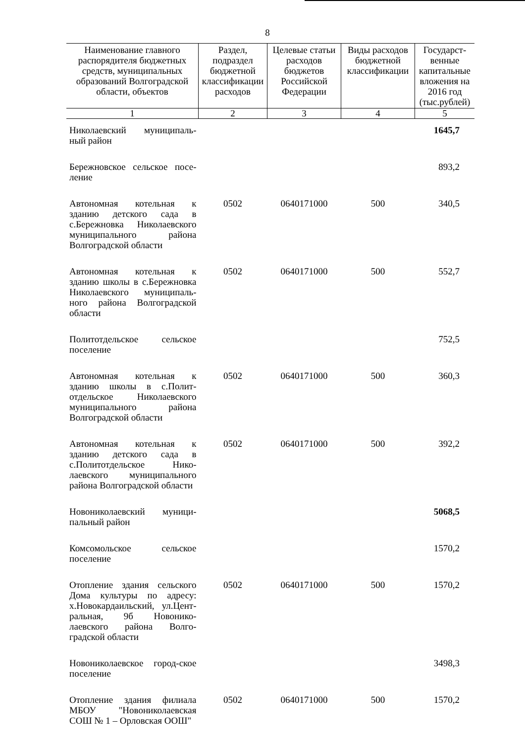8
| Наименование главного распорядителя бюджетных средств, муниципальных образований Волгоградской области, объектов | Раздел, подраздел бюджетной классификации расходов | Целевые статьи расходов бюджетов Российской Федерации | Виды расходов бюджетной классификации | Государст-венные капитальные вложения на 2016 год (тыс.рублей) |
| --- | --- | --- | --- | --- |
| 1 | 2 | 3 | 4 | 5 |
| Николаевский муниципаль-ный район | | | | 1645,7 |
| Бережновское сельское посе-ление | | | | 893,2 |
| Автономная котельная к зданию детского сада в с.Бережновка Николаевского муниципального района Волгоградской области | 0502 | 0640171000 | 500 | 340,5 |
| Автономная котельная к зданию школы в с.Бережновка Николаевского муниципаль-ного района Волгоградской области | 0502 | 0640171000 | 500 | 552,7 |
| Политотдельское сельское поселение | | | | 752,5 |
| Автономная котельная к зданию школы в с.Полит-отдельское Николаевского муниципального района Волгоградской области | 0502 | 0640171000 | 500 | 360,3 |
| Автономная котельная к зданию детского сада в с.Политотдельское Нико-лаевского муниципального района Волгоградской области | 0502 | 0640171000 | 500 | 392,2 |
| Новониколаевский муници-пальный район | | | | 5068,5 |
| Комсомольское сельское поселение | | | | 1570,2 |
| Отопление здания сельского Дома культуры по адресу: х.Новокардаильский, ул.Цент-ральная, 9б Новонико-лаевского района Волго-градской области | 0502 | 0640171000 | 500 | 1570,2 |
| Новониколаевское город-ское поселение | | | | 3498,3 |
| Отопление здания филиала МБОУ "Новониколаевская СОШ № 1 – Орловская ООШ" | 0502 | 0640171000 | 500 | 1570,2 |